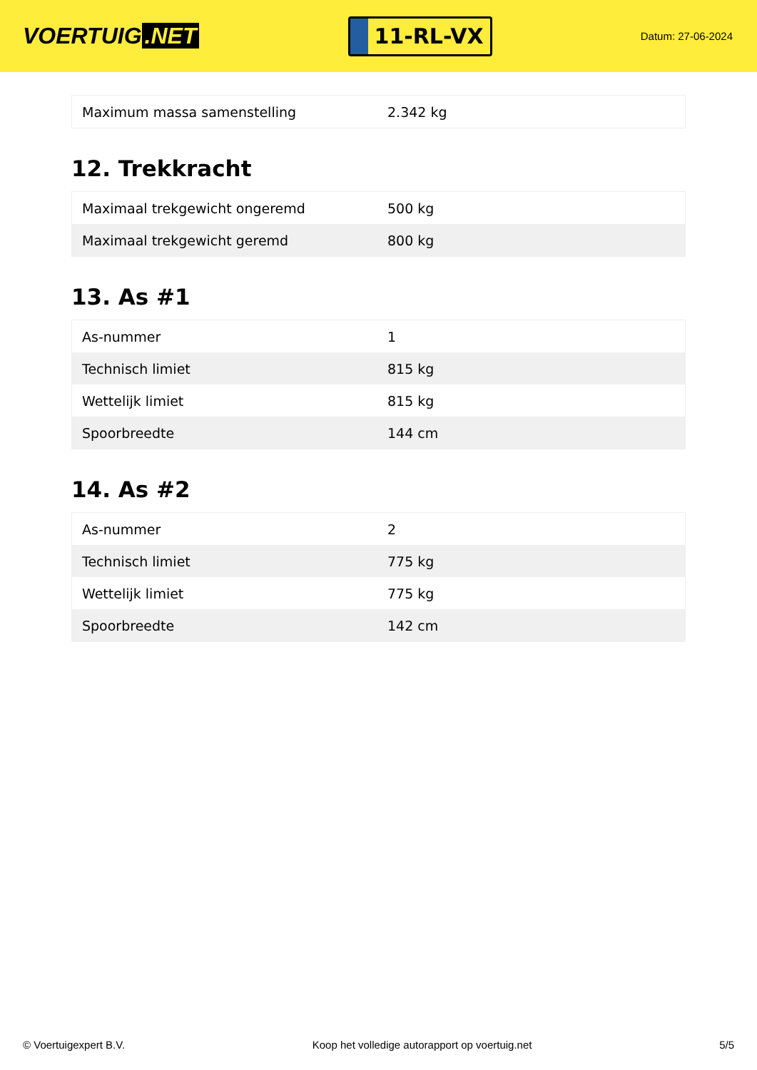VOERTUIG.NET
11-RL-VX
Datum: 27-06-2024
| Maximum massa samenstelling | 2.342 kg |
12. Trekkracht
| Maximaal trekgewicht ongeremd | 500 kg |
| Maximaal trekgewicht geremd | 800 kg |
13. As #1
| As-nummer | 1 |
| Technisch limiet | 815 kg |
| Wettelijk limiet | 815 kg |
| Spoorbreedte | 144 cm |
14. As #2
| As-nummer | 2 |
| Technisch limiet | 775 kg |
| Wettelijk limiet | 775 kg |
| Spoorbreedte | 142 cm |
© Voertuigexpert B.V. Koop het volledige autorapport op voertuig.net 5/5